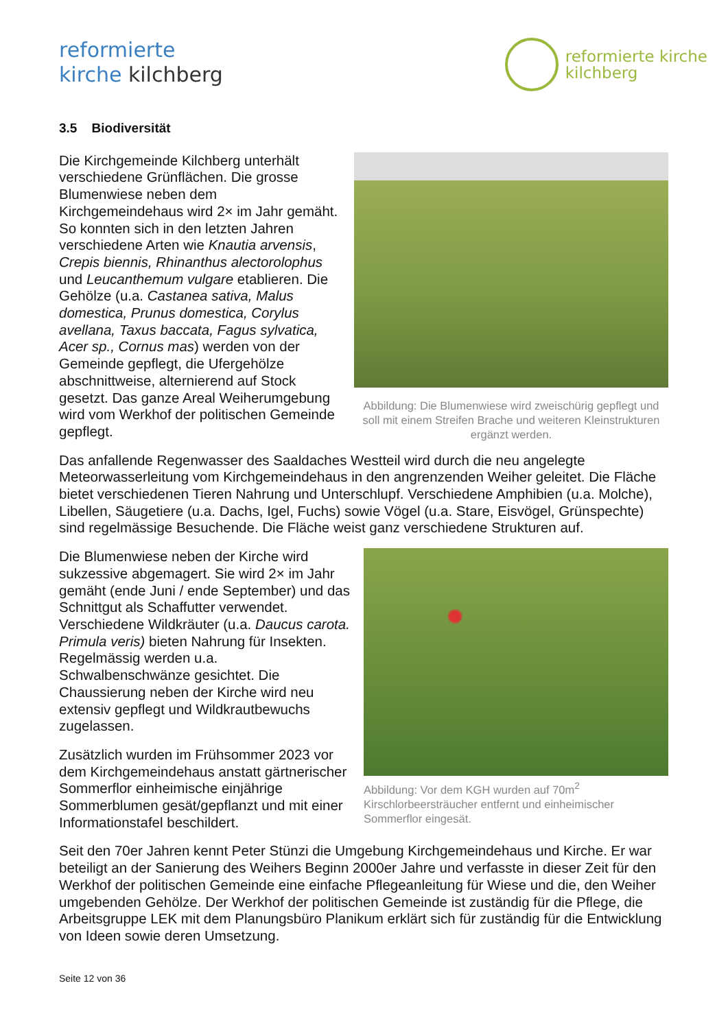reformierte
kirche kilchberg
reformierte kirche
kilchberg
3.5 Biodiversität
Abbildung: Die Blumenwiese wird zweischürig gepflegt und soll mit einem Streifen Brache und weiteren Kleinstrukturen ergänzt werden.
Die Kirchgemeinde Kilchberg unterhält verschiedene Grünflächen. Die grosse Blumenwiese neben dem Kirchgemeindehaus wird 2× im Jahr gemäht. So konnten sich in den letzten Jahren verschiedene Arten wie Knautia arvensis, Crepis biennis, Rhinanthus alectorolophus und Leucanthemum vulgare etablieren. Die Gehölze (u.a. Castanea sativa, Malus domestica, Prunus domestica, Corylus avellana, Taxus baccata, Fagus sylvatica, Acer sp., Cornus mas) werden von der Gemeinde gepflegt, die Ufergehölze abschnittweise, alternierend auf Stock gesetzt. Das ganze Areal Weiherumgebung wird vom Werkhof der politischen Gemeinde gepflegt.
Das anfallende Regenwasser des Saaldaches Westteil wird durch die neu angelegte Meteorwasserleitung vom Kirchgemeindehaus in den angrenzenden Weiher geleitet. Die Fläche bietet verschiedenen Tieren Nahrung und Unterschlupf. Verschiedene Amphibien (u.a. Molche), Libellen, Säugetiere (u.a. Dachs, Igel, Fuchs) sowie Vögel (u.a. Stare, Eisvögel, Grünspechte) sind regelmässige Besuchende. Die Fläche weist ganz verschiedene Strukturen auf.
Abbildung: Vor dem KGH wurden auf 70m<sup>2</sup> Kirschlorbeersträucher entfernt und einheimischer Sommerflor eingesät.
Die Blumenwiese neben der Kirche wird sukzessive abgemagert. Sie wird 2× im Jahr gemäht (ende Juni / ende September) und das Schnittgut als Schaffutter verwendet. Verschiedene Wildkräuter (u.a. Daucus carota. Primula veris) bieten Nahrung für Insekten. Regelmässig werden u.a. Schwalbenschwänze gesichtet. Die Chaussierung neben der Kirche wird neu extensiv gepflegt und Wildkrautbewuchs zugelassen.
Zusätzlich wurden im Frühsommer 2023 vor dem Kirchgemeindehaus anstatt gärtnerischer Sommerflor einheimische einjährige Sommerblumen gesät/gepflanzt und mit einer Informationstafel beschildert.
Seit den 70er Jahren kennt Peter Stünzi die Umgebung Kirchgemeindehaus und Kirche. Er war beteiligt an der Sanierung des Weihers Beginn 2000er Jahre und verfasste in dieser Zeit für den Werkhof der politischen Gemeinde eine einfache Pflegeanleitung für Wiese und die, den Weiher umgebenden Gehölze. Der Werkhof der politischen Gemeinde ist zuständig für die Pflege, die Arbeitsgruppe LEK mit dem Planungsbüro Planikum erklärt sich für zuständig für die Entwicklung von Ideen sowie deren Umsetzung.
Seite 12 von 36